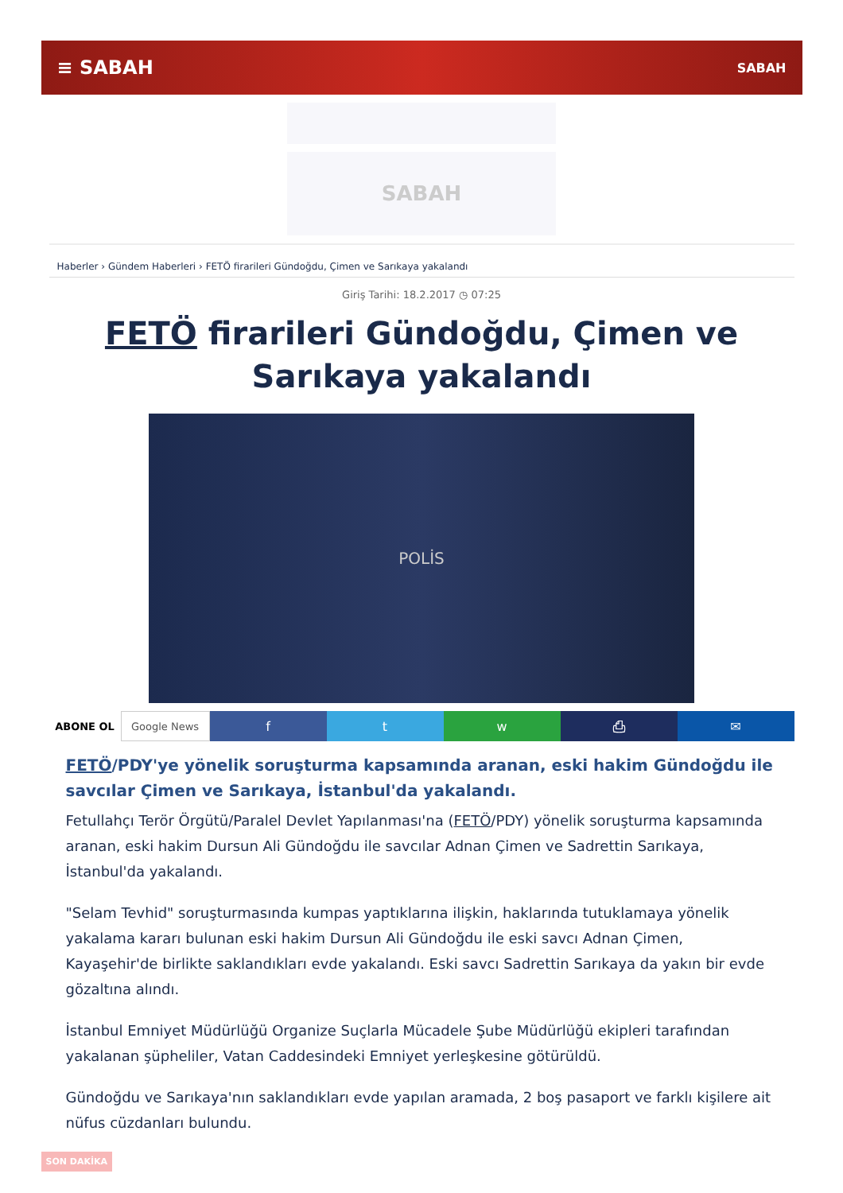≡ SABAH SABAH
SABAH
Haberler › Gündem Haberleri › FETÖ firarileri Gündoğdu, Çimen ve Sarıkaya yakalandı
Giriş Tarihi: 18.2.2017 ◷ 07:25
FETÖ firarileri Gündoğdu, Çimen ve Sarıkaya yakalandı
POLİS
ABONE OL Google News
f t w ⎙ ✉
FETÖ/PDY'ye yönelik soruşturma kapsamında aranan, eski hakim Gündoğdu ile savcılar Çimen ve Sarıkaya, İstanbul'da yakalandı.
Fetullahçı Terör Örgütü/Paralel Devlet Yapılanması'na (FETÖ/PDY) yönelik soruşturma kapsamında aranan, eski hakim Dursun Ali Gündoğdu ile savcılar Adnan Çimen ve Sadrettin Sarıkaya, İstanbul'da yakalandı.
"Selam Tevhid" soruşturmasında kumpas yaptıklarına ilişkin, haklarında tutuklamaya yönelik yakalama kararı bulunan eski hakim Dursun Ali Gündoğdu ile eski savcı Adnan Çimen, Kayaşehir'de birlikte saklandıkları evde yakalandı. Eski savcı Sadrettin Sarıkaya da yakın bir evde gözaltına alındı.
İstanbul Emniyet Müdürlüğü Organize Suçlarla Mücadele Şube Müdürlüğü ekipleri tarafından yakalanan şüpheliler, Vatan Caddesindeki Emniyet yerleşkesine götürüldü.
Gündoğdu ve Sarıkaya'nın saklandıkları evde yapılan aramada, 2 boş pasaport ve farklı kişilere ait nüfus cüzdanları bulundu.
SON DAKİKA